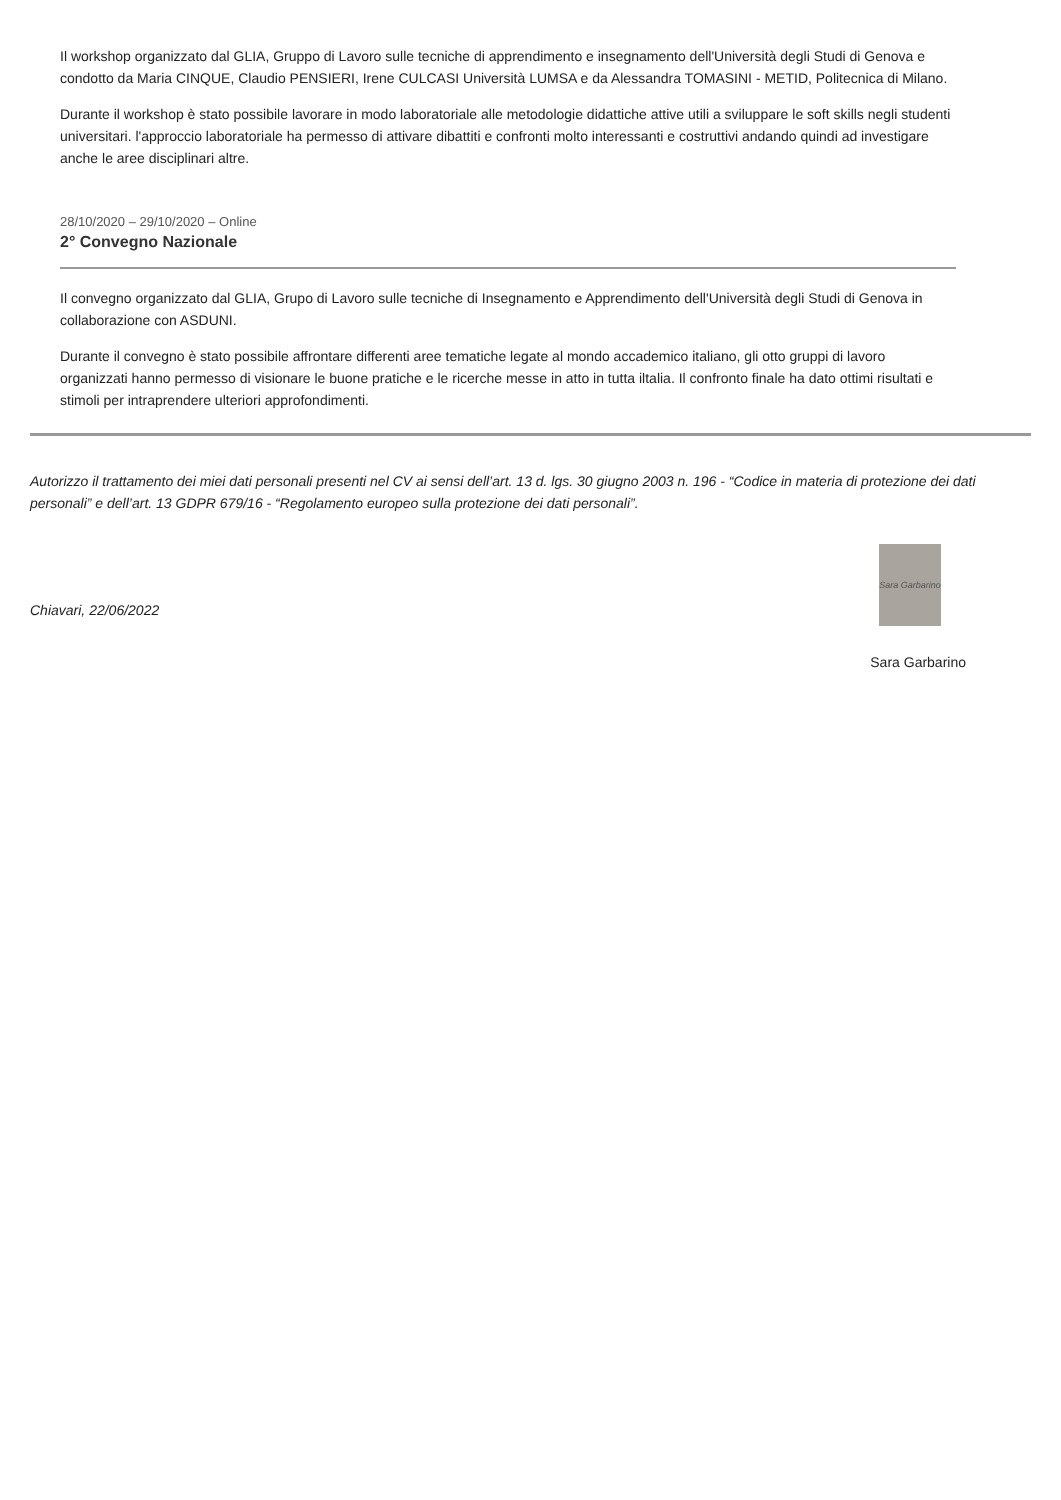Il workshop organizzato dal GLIA, Gruppo di Lavoro sulle tecniche di apprendimento e insegnamento dell'Università degli Studi di Genova e condotto da Maria CINQUE, Claudio PENSIERI, Irene CULCASI Università LUMSA e da Alessandra TOMASINI - METID, Politecnica di Milano.
Durante il workshop è stato possibile lavorare in modo laboratoriale alle metodologie didattiche attive utili a sviluppare le soft skills negli studenti universitari. l'approccio laboratoriale ha permesso di attivare dibattiti e confronti molto interessanti e costruttivi andando quindi ad investigare anche le aree disciplinari altre.
28/10/2020 – 29/10/2020 – Online
2° Convegno Nazionale
Il convegno organizzato dal GLIA, Grupo di Lavoro sulle tecniche di Insegnamento e Apprendimento dell'Università degli Studi di Genova in collaborazione con ASDUNI.
Durante il convegno è stato possibile affrontare differenti aree tematiche legate al mondo accademico italiano, gli otto gruppi di lavoro organizzati hanno permesso di visionare le buone pratiche e le ricerche messe in atto in tutta iltalia. Il confronto finale ha dato ottimi risultati e stimoli per intraprendere ulteriori approfondimenti.
Autorizzo il trattamento dei miei dati personali presenti nel CV ai sensi dell’art. 13 d. lgs. 30 giugno 2003 n. 196 - “Codice in materia di protezione dei dati personali” e dell’art. 13 GDPR 679/16 - “Regolamento europeo sulla protezione dei dati personali”.
Chiavari, 22/06/2022
Sara Garbarino
Sara Garbarino